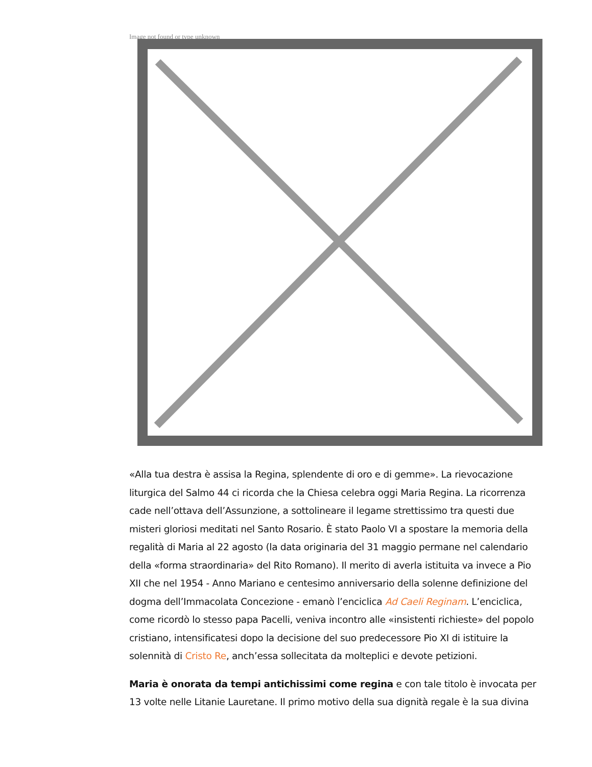Image not found or type unknown
«Alla tua destra è assisa la Regina, splendente di oro e di gemme». La rievocazione liturgica del Salmo 44 ci ricorda che la Chiesa celebra oggi Maria Regina. La ricorrenza cade nell’ottava dell’Assunzione, a sottolineare il legame strettissimo tra questi due misteri gloriosi meditati nel Santo Rosario. È stato Paolo VI a spostare la memoria della regalità di Maria al 22 agosto (la data originaria del 31 maggio permane nel calendario della «forma straordinaria» del Rito Romano). Il merito di averla istituita va invece a Pio XII che nel 1954 - Anno Mariano e centesimo anniversario della solenne definizione del dogma dell’Immacolata Concezione - emanò l’enciclica Ad Caeli Reginam. L’enciclica, come ricordò lo stesso papa Pacelli, veniva incontro alle «insistenti richieste» del popolo cristiano, intensificatesi dopo la decisione del suo predecessore Pio XI di istituire la solennità di Cristo Re, anch’essa sollecitata da molteplici e devote petizioni.
Maria è onorata da tempi antichissimi come regina e con tale titolo è invocata per 13 volte nelle Litanie Lauretane. Il primo motivo della sua dignità regale è la sua divina